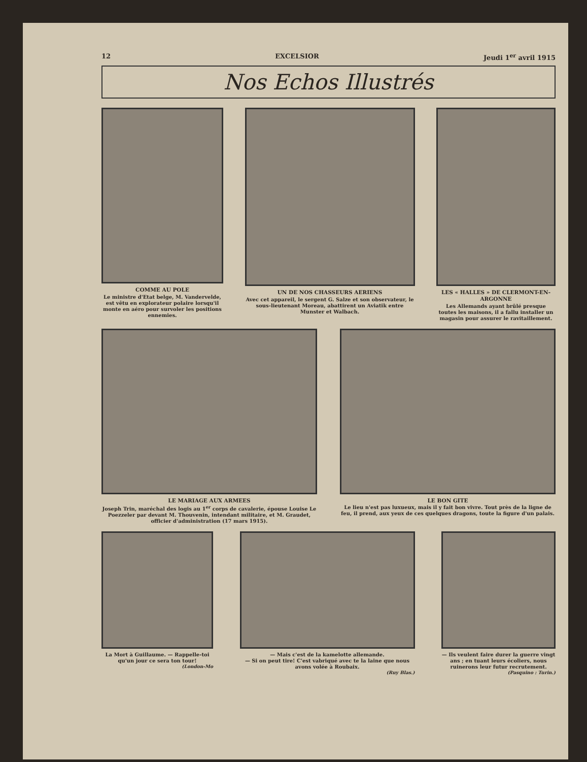12 EXCELSIOR Jeudi 1<sup>er</sup> avril 1915
Nos Echos Illustrés
COMME AU POLE
Le ministre d'Etat belge, M. Vandervelde, est vêtu en explorateur polaire lorsqu'il monte en aéro pour survoler les positions ennemies.
UN DE NOS CHASSEURS AERIENS
Avec cet appareil, le sergent G. Salze et son observateur, le sous-lieutenant Moreau, abattirent un Aviatik entre Munster et Walbach.
LES « HALLES » DE CLERMONT-EN-ARGONNE
Les Allemands ayant brûlé presque toutes les maisons, il a fallu installer un magasin pour assurer le ravitaillement.
LE MARIAGE AUX ARMEES
Joseph Trin, maréchal des logis au 1<sup>er</sup> corps de cavalerie, épouse Louise Le Poezzeler par devant M. Thouvenin, intendant militaire, et M. Graudet, officier d'administration (17 mars 1915).
LE BON GITE
Le lieu n'est pas luxueux, mais il y fait bon vivre. Tout près de la ligne de feu, il prend, aux yeux de ces quelques dragons, toute la figure d'un palais.
La Mort à Guillaume. — Rappelle-toi qu'un jour ce sera ton tour!
(London-Mo
— Mais c'est de la kamelotte allemande.
— Si on peut tire! C'est vabriqué avec te la laine que nous avons volée à Roubaix.
(Ruy Blas.)
— Ils veulent faire durer la guerre vingt ans ; en tuant leurs écoliers, nous ruinerons leur futur recrutement.
(Pasquino : Turin.)